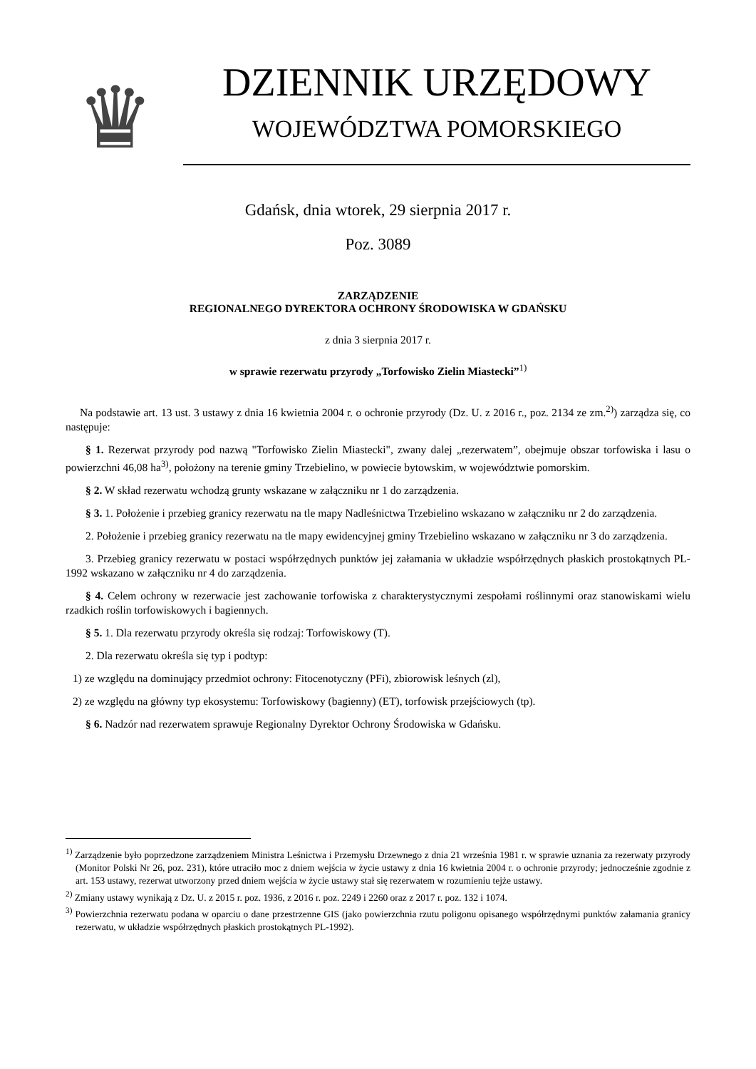♛
DZIENNIK URZĘDOWY
WOJEWÓDZTWA POMORSKIEGO
Gdańsk, dnia wtorek, 29 sierpnia 2017 r.
Poz. 3089
ZARZĄDZENIE
REGIONALNEGO DYREKTORA OCHRONY ŚRODOWISKA W GDAŃSKU
z dnia 3 sierpnia 2017 r.
w sprawie rezerwatu przyrody „Torfowisko Zielin Miastecki”<sup>1)</sup>
Na podstawie art. 13 ust. 3 ustawy z dnia 16 kwietnia 2004 r. o ochronie przyrody (Dz. U. z 2016 r., poz. 2134 ze zm.<sup>2)</sup>) zarządza się, co następuje:
§ 1. Rezerwat przyrody pod nazwą "Torfowisko Zielin Miastecki", zwany dalej „rezerwatem”, obejmuje obszar torfowiska i lasu o powierzchni 46,08 ha<sup>3)</sup>, położony na terenie gminy Trzebielino, w powiecie bytowskim, w województwie pomorskim.
§ 2. W skład rezerwatu wchodzą grunty wskazane w załączniku nr 1 do zarządzenia.
§ 3. 1. Położenie i przebieg granicy rezerwatu na tle mapy Nadleśnictwa Trzebielino wskazano w załączniku nr 2 do zarządzenia.
2. Położenie i przebieg granicy rezerwatu na tle mapy ewidencyjnej gminy Trzebielino wskazano w załączniku nr 3 do zarządzenia.
3. Przebieg granicy rezerwatu w postaci współrzędnych punktów jej załamania w układzie współrzędnych płaskich prostokątnych PL-1992 wskazano w załączniku nr 4 do zarządzenia.
§ 4. Celem ochrony w rezerwacie jest zachowanie torfowiska z charakterystycznymi zespołami roślinnymi oraz stanowiskami wielu rzadkich roślin torfowiskowych i bagiennych.
§ 5. 1. Dla rezerwatu przyrody określa się rodzaj: Torfowiskowy (T).
2. Dla rezerwatu określa się typ i podtyp:
1) ze względu na dominujący przedmiot ochrony: Fitocenotyczny (PFi), zbiorowisk leśnych (zl),
2) ze względu na główny typ ekosystemu: Torfowiskowy (bagienny) (ET), torfowisk przejściowych (tp).
§ 6. Nadzór nad rezerwatem sprawuje Regionalny Dyrektor Ochrony Środowiska w Gdańsku.
<sup>1)</sup> Zarządzenie było poprzedzone zarządzeniem Ministra Leśnictwa i Przemysłu Drzewnego z dnia 21 września 1981 r. w sprawie uznania za rezerwaty przyrody (Monitor Polski Nr 26, poz. 231), które utraciło moc z dniem wejścia w życie ustawy z dnia 16 kwietnia 2004 r. o ochronie przyrody; jednocześnie zgodnie z art. 153 ustawy, rezerwat utworzony przed dniem wejścia w życie ustawy stał się rezerwatem w rozumieniu tejże ustawy.
<sup>2)</sup> Zmiany ustawy wynikają z Dz. U. z 2015 r. poz. 1936, z 2016 r. poz. 2249 i 2260 oraz z 2017 r. poz. 132 i 1074.
<sup>3)</sup> Powierzchnia rezerwatu podana w oparciu o dane przestrzenne GIS (jako powierzchnia rzutu poligonu opisanego współrzędnymi punktów załamania granicy rezerwatu, w układzie współrzędnych płaskich prostokątnych PL-1992).